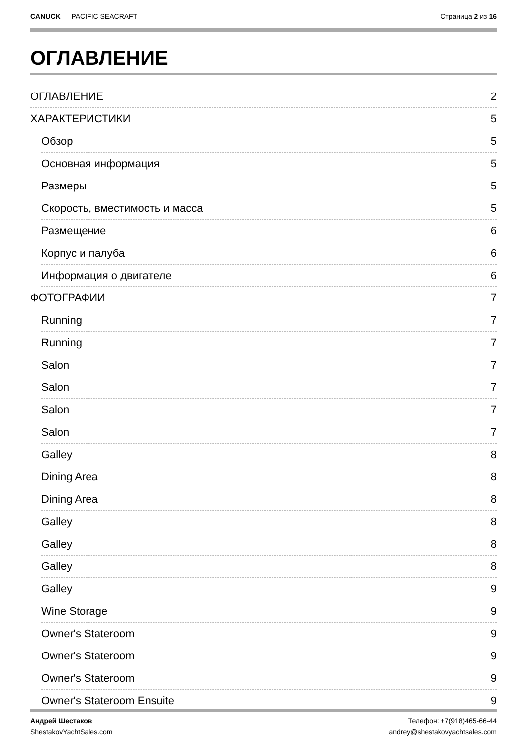CANUCK — PACIFIC SEACRAFT Страница 2 из 16
ОГЛАВЛЕНИЕ
ОГЛАВЛЕНИЕ 2
ХАРАКТЕРИСТИКИ 5
Обзор 5
Основная информация 5
Размеры 5
Скорость, вместимость и масса 5
Размещение 6
Корпус и палуба 6
Информация о двигателе 6
ФОТОГРАФИИ 7
Running 7
Running 7
Salon 7
Salon 7
Salon 7
Salon 7
Galley 8
Dining Area 8
Dining Area 8
Galley 8
Galley 8
Galley 8
Galley 9
Wine Storage 9
Owner's Stateroom 9
Owner's Stateroom 9
Owner's Stateroom 9
Owner's Stateroom Ensuite 9
Андрей Шестаков
ShestakovYachtSales.com
Телефон: +7(918)465-66-44
andrey@shestakovyachtsales.com